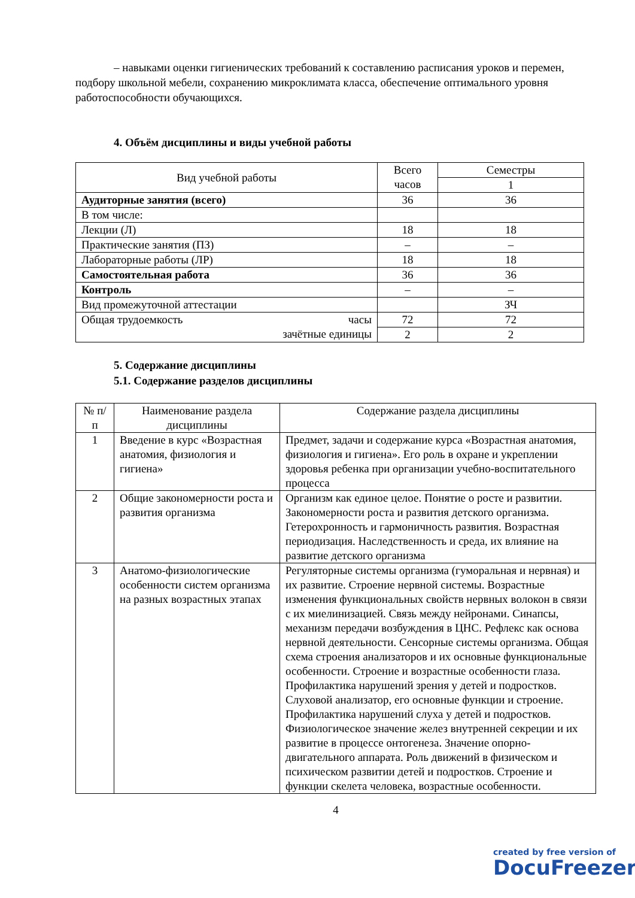– навыками оценки гигиенических требований к составлению расписания уроков и перемен, подбору школьной мебели, сохранению микроклимата класса, обеспечение оптимального уровня работоспособности обучающихся.
4. Объём дисциплины и виды учебной работы
| Вид учебной работы | Всего часов | Семестры |
| | | 1 |
| Аудиторные занятия (всего) | 36 | 36 |
| В том числе: | | |
| Лекции (Л) | 18 | 18 |
| Практические занятия (ПЗ) | – | – |
| Лабораторные работы (ЛР) | 18 | 18 |
| Самостоятельная работа | 36 | 36 |
| Контроль | – | – |
| Вид промежуточной аттестации | | ЗЧ |
| Общая трудоемкость часы зачётные единицы | 72 | 72 |
| | 2 | 2 |
5. Содержание дисциплины
5.1. Содержание разделов дисциплины
| № п/п | Наименование раздела дисциплины | Содержание раздела дисциплины |
| 1 | Введение в курс «Возрастная анатомия, физиология и гигиена» | Предмет, задачи и содержание курса «Возрастная анатомия, физиология и гигиена». Его роль в охране и укреплении здоровья ребенка при организации учебно-воспитательного процесса |
| 2 | Общие закономерности роста и развития организма | Организм как единое целое. Понятие о росте и развитии. Закономерности роста и развития детского организма. Гетерохронность и гармоничность развития. Возрастная периодизация. Наследственность и среда, их влияние на развитие детского организма |
| 3 | Анатомо-физиологические особенности систем организма на разных возрастных этапах | Регуляторные системы организма (гуморальная и нервная) и их развитие. Строение нервной системы. Возрастные изменения функциональных свойств нервных волокон в связи с их миелинизацией. Связь между нейронами. Синапсы, механизм передачи возбуждения в ЦНС. Рефлекс как основа нервной деятельности. Сенсорные системы организма. Общая схема строения анализаторов и их основные функциональные особенности. Строение и возрастные особенности глаза. Профилактика нарушений зрения у детей и подростков. Слуховой анализатор, его основные функции и строение. Профилактика нарушений слуха у детей и подростков. Физиологическое значение желез внутренней секреции и их развитие в процессе онтогенеза. Значение опорно-двигательного аппарата. Роль движений в физическом и психическом развитии детей и подростков. Строение и функции скелета человека, возрастные особенности. |
4
created by free version of
DocuFreezer